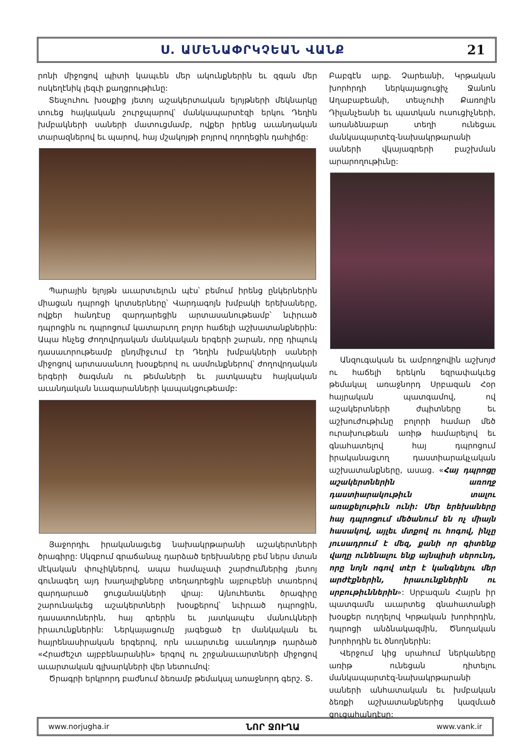Ս. ԱՄԵՆԱՓՐԿՉԵԱՆ ՎԱՆՔ 21
րոնի միջոցով պիտի կապւեն մեր ակունքներին եւ զգան մեր ոսկեղէնիկ լեզւի քաղցրութիւնը:
Տեսչուհու խօսքից յետոյ աշակերտական ելոյթների մեկնարկը տուեց հայկական շուրջպարով՝ մանկապարտէզի երկու Դեղին խմբակների սաների մատուցմամբ, ովքեր իրենց աւանդական տարազներով եւ պարով, հայ մշակոյթի բոյրով ողողեցին դահլիճը:
Պարային ելոյթն աւարտւելուն պէս՝ բեմում իրենց ընկերներին միացան դպրոցի կրտսերները՝ Վարդագոյն խմբակի երեխաները, ովքեր հանդէսը զարդարեցին արտասանութեամբ՝ նւիրւած դպրոցին ու դպրոցում կատարւող բոլոր հաճելի աշխատանքներին: Ապա հնչեց Ժողովրդական մանկական երգերի շարան, որը դիպուկ դասաւորութեամբ ընդմիջւում էր Դեղին խմբակների սաների միջոցով արտասանւող խօսքերով ու ասմունքներով՝ ժողովրդական երգերի ծագման ու թեմաների եւ յատկապէս հայկական աւանդական նւագարանների կապակցութեամբ:
Յաջորդիւ իրականացւեց նախակրթարանի աշակերտների ծրագիրը: Սկզբում գրաճանաչ դարձած երեխաները բեմ ներս մտան մէկական փուչիկներով, ապա համաչափ շարժումներից յետոյ գունագեղ այդ խաղալիքները տեղադրեցին այբուբենի տառերով զարդարւած ցուցանակների վրայ: Այնուհետեւ ծրագիրը շարունակւեց աշակերտների խօսքերով՝ նւիրւած դպրոցին, դասատուներին, հայ գրերին եւ յատկապէս մանուկների իրաւունքներին: Ներկայացումը յագեցած էր մանկական եւ հայրենասիրական երգերով, որն աւարտւեց աւանդոյթ դարձած «Հրաժեշտ այբբենարանին» երգով ու շրջանաւարտների միջոցով աւարտական գլխարկների վեր նետումով:
Ծրագրի երկրորդ բաժնում ձեռամբ թեմակալ առաջնորդ գերշ. Տ.
Բաբգէն արք. Չարեանի, Կրթական խորհրդի ներկայացուցիչ Ջանոն Աղաբաբեանի, տեսչուհի Քառոլին Դիլանչեանի եւ պատկան ուսուցիչների, առանձնաբար տեղի ունեցաւ մանկապարտէզ-նախակրթարանի սաների վկայագրերի բաշխման արարողութիւնը:
Անզուգական եւ ամբողջովին աշխոյժ ու հաճելի երեկոն եզրափակւեց թեմակալ առաջնորդ Սրբազան Հօր հայրական պատգամով, ով աշակերտների ժպիտները եւ աշխուժութիւնը բոլորի համար մեծ ուրախութեան առիթ համարելով եւ գնահատելով հայ դպրոցում իրականացւող դաստիարակչական աշխատանքները, ասաց. «Հայ դպրոցը աշակերտներին առողջ դաստիարակութիւն տալու առաքելութիւն ունի: Մեր երեխաները հայ դպրոցում մեծանում են ոչ միայն հասակով, այլեւ մտքով ու հոգով, ինչը յուսադրում է մեզ, քանի որ գիտենք վաղը ունենալու ենք այնպիսի սերունդ, որը նոյն ոգով տէր է կանգնելու մեր արժէքներին, իրաւունքներին ու սրբութիւններին»: Սրբազան Հայրն իր պատգամն աւարտեց գնահատանքի խօսքեր ուղղելով Կրթական խորհրդին, դպրոցի անձնակազմին, Ծնողական խորհրդին եւ ծնողներին:
Վերջում կից սրահում ներկաները առիթ ունեցան դիտելու մանկապարտէզ-նախակրթարանի սաների անհատական եւ խմբական ձեռքի աշխատանքներից կազմւած ցուցահանդէսը:
www.norjugha.ir ՆՈՐ ՋՈՒՂԱ www.vank.ir